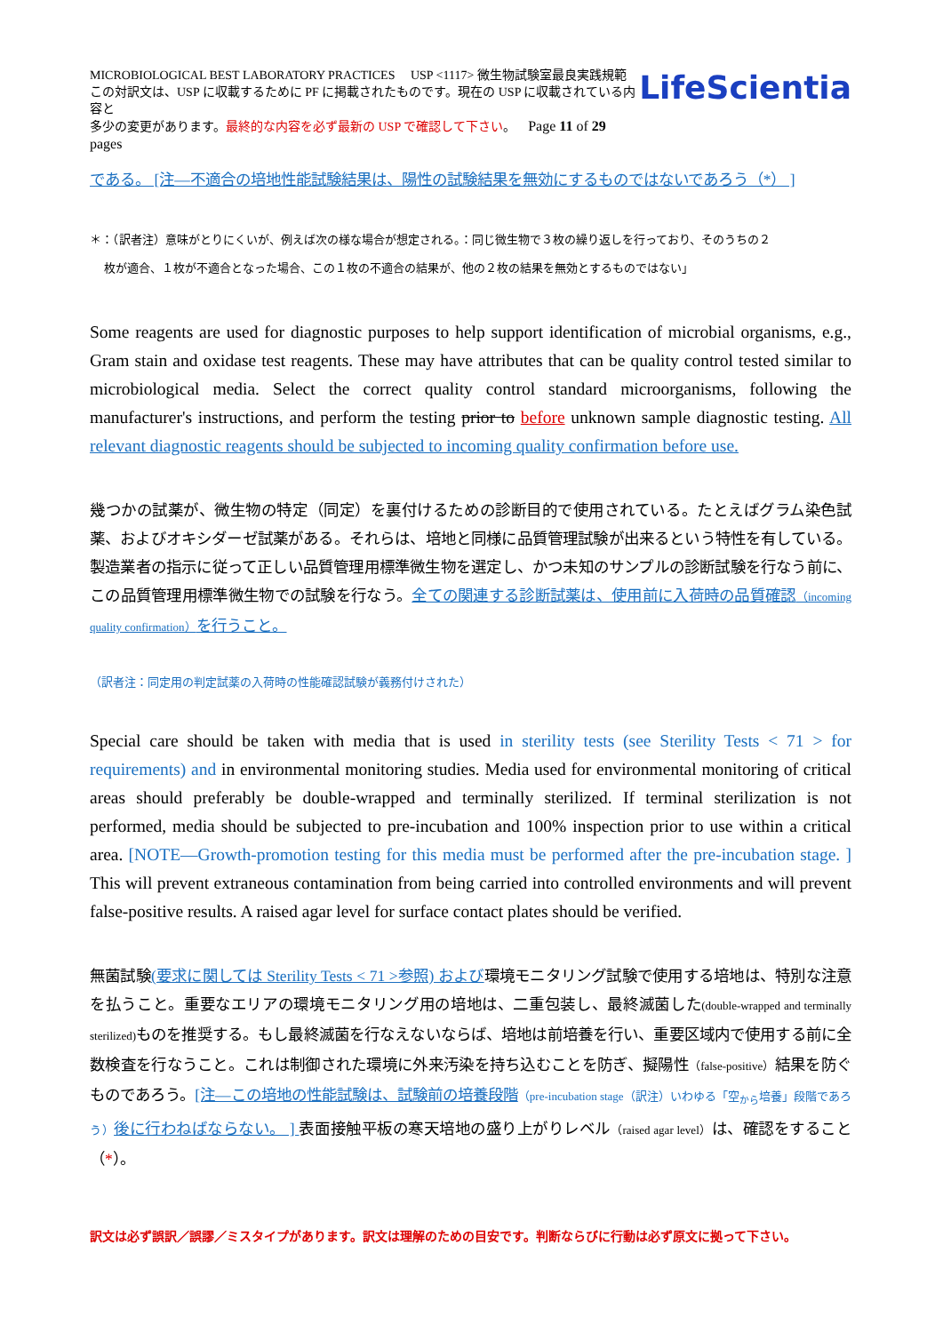MICROBIOLOGICAL BEST LABORATORY PRACTICES USP <1117> 微生物試験室最良実践規範
この対訳文は、USP に収載するために PF に掲載されたものです。現在の USP に収載されている内容と
多少の変更があります。最終的な内容を必ず最新の USP で確認して下さい。 Page 11 of 29 pages
LifeScientia
である。 [注—不適合の培地性能試験結果は、陽性の試験結果を無効にするものではないであろう（*） ]
＊：（訳者注）意味がとりにくいが、例えば次の様な場合が想定される。：同じ微生物で３枚の繰り返しを行っており、そのうちの２
枚が適合、１枚が不適合となった場合、この１枚の不適合の結果が、他の２枚の結果を無効とするものではない」
Some reagents are used for diagnostic purposes to help support identification of microbial organisms, e.g., Gram stain and oxidase test reagents. These may have attributes that can be quality control tested similar to microbiological media. Select the correct quality control standard microorganisms, following the manufacturer's instructions, and perform the testing prior to before unknown sample diagnostic testing. All relevant diagnostic reagents should be subjected to incoming quality confirmation before use.
幾つかの試薬が、微生物の特定（同定）を裏付けるための診断目的で使用されている。たとえばグラム染色試薬、およびオキシダーゼ試薬がある。それらは、培地と同様に品質管理試験が出来るという特性を有している。製造業者の指示に従って正しい品質管理用標準微生物を選定し、かつ未知のサンプルの診断試験を行なう前に、この品質管理用標準微生物での試験を行なう。全ての関連する診断試薬は、使用前に入荷時の品質確認（incoming quality confirmation）を行うこと。
（訳者注：同定用の判定試薬の入荷時の性能確認試験が義務付けされた）
Special care should be taken with media that is used in sterility tests (see Sterility Tests < 71 > for requirements) and in environmental monitoring studies. Media used for environmental monitoring of critical areas should preferably be double-wrapped and terminally sterilized. If terminal sterilization is not performed, media should be subjected to pre-incubation and 100% inspection prior to use within a critical area. [NOTE—Growth-promotion testing for this media must be performed after the pre-incubation stage. ] This will prevent extraneous contamination from being carried into controlled environments and will prevent false-positive results. A raised agar level for surface contact plates should be verified.
無菌試験(要求に関しては Sterility Tests < 71 >参照) および環境モニタリング試験で使用する培地は、特別な注意を払うこと。重要なエリアの環境モニタリング用の培地は、二重包装し、最終滅菌した(double-wrapped and terminally sterilized) ものを推奨する。もし最終滅菌を行なえないならば、培地は前培養を行い、重要区域内で使用する前に全数検査を行なうこと。これは制御された環境に外来汚染を持ち込むことを防ぎ、擬陽性（false-positive）結果を防ぐものであろう。[注—この培地の性能試験は、試験前の培養段階（pre-incubation stage（訳注）いわゆる「空<sub>から</sub>培養」段階であろう）後に行わねばならない。 ] 表面接触平板の寒天培地の盛り上がりレベル（raised agar level）は、確認をすること（*）。
訳文は必ず誤訳／誤謬／ミスタイプがあります。訳文は理解のための目安です。判断ならびに行動は必ず原文に拠って下さい。